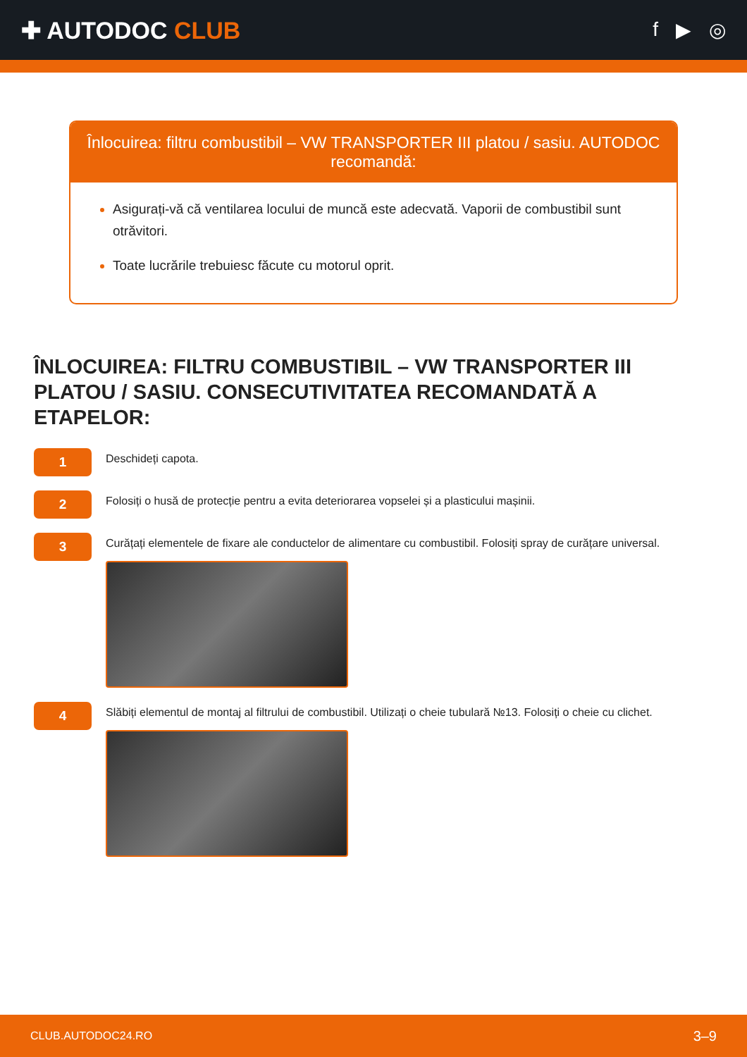✚ AUTODOC CLUB
f ▶ ◎
Înlocuirea: filtru combustibil – VW TRANSPORTER III platou / sasiu. AUTODOC recomandă:
Asigurați-vă că ventilarea locului de muncă este adecvată. Vaporii de combustibil sunt otrăvitori.
Toate lucrările trebuiesc făcute cu motorul oprit.
ÎNLOCUIREA: FILTRU COMBUSTIBIL – VW TRANSPORTER III PLATOU / SASIU. CONSECUTIVITATEA RECOMANDATĂ A ETAPELOR:
1
Deschideți capota.
2
Folosiți o husă de protecție pentru a evita deteriorarea vopselei și a plasticului mașinii.
3
Curățați elementele de fixare ale conductelor de alimentare cu combustibil. Folosiți spray de curățare universal.
4
Slăbiți elementul de montaj al filtrului de combustibil. Utilizați o cheie tubulară №13. Folosiți o cheie cu clichet.
CLUB.AUTODOC24.RO 3–9